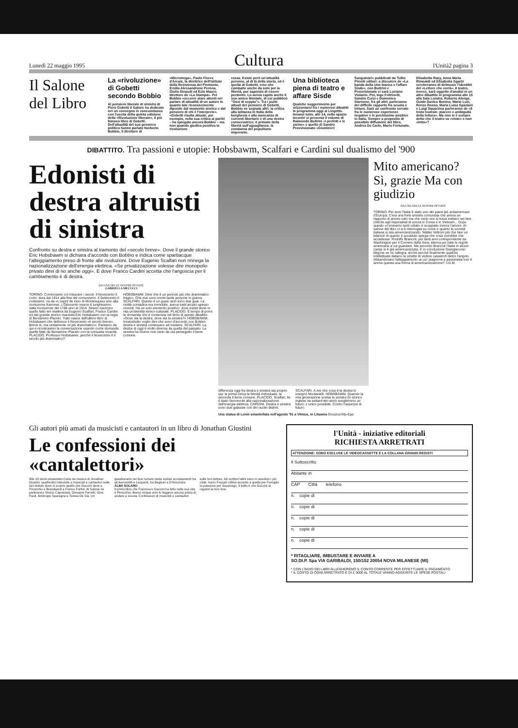Lunedì 22 maggio 1995 Cultura l'Unità2 pagina 3
Il Salone del Libro
La «rivoluzione» di Gobetti secondo Bobbio
Al pensiero liberale di sinistra di Piero Gobetti il Salone ha dedicato ieri un convegno in concomitanza con l'uscita della quinta edizione della «Rivoluzione liberale», il più famoso libro di Gobetti. Dell'attualità del suo pensiero politico hanno parlato Norberto Bobbio, il direttore di
«Micromega», Paolo Flores d'Arcais, la direttrice dell'Istituto della Resistenza del Piemonte, Ersilia Alessandrone Perona, Giulio Einaudi ed Ezio Mauro, direttore de «La Stampa». Per Bobbio «occorre stare attenti nel parlare di attualità di un autore in quanto tale riconoscimento dipende dal momento storico e dal pensiero di chi è l'interprete». «Gobetti risulta attuale, per esempio, nella sua critica ai partiti – ha spiegato ancora Bobbio – ma non quando giudica positiva la rivoluzione
russa. Esiste però un'attualità perenne, al di là della storia, ed è quella di Gobetti, eroe che combatte anche da solo per la libertà, pur sapendo di essere perdente. Lo aveva capito anche il suo amico Montale, di cui pubblicò "Ossi di seppia"». Tra i punti attuali del pensiero di Gobetti, Bobbio ne segnala altri: la critica alla latitanza in Italia della borghesia e alla mancanza di correnti libertarie e di una destra conservatrice; il primato della libertà sull'uguaglianza; la condanna del populismo imperante.
Una biblioteca piena di teatro e affare Sisde
Qualche suggerimento per orizzontarsi fra i numerosi dibattiti in programma oggi al Lingotto. Innanzi tutto, alle 14, nello spazio incontri si presenta il volume di Raimondo Bultrini «I prefetti e le zarine» e quello di Sandro Provvisionato «Giustizieri
Sanguinari» pubblicati da Tullio Pironti editori: a discutere de «La banda della Uno bianca e l'affare Sisde», con Bultrini e Provvisionato ci sarà Luciano Violante. Poi, Inge Feltrinelli, Sandro Curzi e Domenico Starnone, fra gli altri, parleranno del difficile rapporto fra scuola e lettura. Sarà un confronto serrato fra le numerose esperienze negative e le pochissime positive in Italia. Sempre a proposito di possibile diffusione del libro, Andrea De Carlo, Mario Fortunato,
Elisabetta Rasy, Anna Maria Rimoaldi ed Elisabetta Sgarbi cercheranno di delineare l'identikit del «Lettore che verrà». Il teatro, invece, sarà oggetto d'analisi in un altro dibattito in programma alle 15 alla Sala Londra: Roberto Alonge, Guido Davico Bonino, Mario Luzi, Renzo Rosso, Maria Luisa Spaziani e Luigi Squarzina parleranno de «Il testo teatrale: piacere e ambiguità della lettura». Ma non si è sempre detto che il teatro va «visto» e non «letto»?
DIBATTITO. Tra passioni e utopie: Hobsbawm, Scalfari e Cardini sul dualismo del '900
Edonisti di destra altruisti di sinistra
Confronto su destra e sinistra al tramonto del «secolo breve». Dove il grande storico Eric Hobsbawm si dichiara d'accordo con Bobbio e indica come spartiacque l'atteggiamento preso di fronte alle rivoluzioni. Dove Eugenio Scalfari non rinnega la nazionalizzazione dell'energia elettrica. «Se privatizzazione volesse dire monopolio privato direi di no anche oggi». E dove Franco Cardini accetta che l'angoscia per il cambiamento è di destra.
DA UNA DELLE NOSTRE INVIATE
GABRIELLA MECUCCI
TORINO. Cominciamo col misurare i secoli. Il Novecento è corto: dura dal 1914 alla fine del comunismo. Il Settecento è cortissimo: va da «L'esprit de lois» di Montesquieu sino alla rivoluzione francese. L'Ottocento invece è lunghissimo: dalla rivoluzione del 1789 sino al 1914. Strano esercizio quello fatto ieri mattina da Eugenio Scalfari, Franco Cardini ed dal grande storico marxista Eric Hobsbawm con la regia di Beniamino Placido. Tutto nasce dall'ultimo libro di Hobsbawm che definisce il Novecento «il secolo breve». Breve sì, ma certamente «il più drammatico». Partiamo da qui e ricostruiamo la conversazione usando come domande quelle fatte da Beniamino Placido con la consueta vivacità.
PLACIDO. Professor Hobsbawm, perché il Novecento è il secolo più drammatico?
HOBSBAWM. Direi che è un periodo più che drammatico tragico. Che mai sono morte tante persone in guerra. SCALFARI. Questo è un guaio anzi sono due guai. La civiltà contadina era immobile, aveva tratti arcaici spesso orrendi. Ha un solo elemento positivo: dove esiste tiene in vita un'identità etnico-culturale. PLACIDO. È tempo di porre la domanda che è contenuta nel titolo di questo dibattito: «Dove sta la destra, dove sta la sinistra?» HOBSBAWM. Innanzitutto voglio dire che sono d'accordo con Bobbio: destra e sinistra continuano ad esistere. SCALFARI. La destra di oggi è molto diversa da quella del passato. La sinistra ha invece non certo da ora perseguito il bene comune.
differenza oggi fra destra e sinistra sta proprio qui: la prima cerca la felicità individuale, la seconda il bene comune. PLACIDO. Scalfari, lei è stato favorevole alla nazionalizzazione dell'energia elettrica. CARDINI. Destra e sinistra sono due galassie con dei nuclei distinti. SCALFARI. A me che cosa è la destra lo insegnò Montanelli. HOBSBAWM. Quando la mia generazione scelse la sinistra (lo storico inglese ha settant'otto anni) scegliemmo un futuro. L'unico possibile. Contro l'assenza di futuro.
Una statua di Lenin smantellata nell'agosto '91 a Vilnius, in Lituania Druszcz/Afp-Epa
Mito americano? Sì, grazie Ma con giudizio
DA UNA DELLE NOSTRE INVIATE
TORINO. Per anni l'Italia è stato uno dei paesi più antiamericani d'Europa. C'era una forte sinistra comunista che aveva un rapporto di amore-odio ma che certo non si trava indietro nel fare critiche agli imperialisti di scena in Corea e in Vietnam... Dopo questo «c'eravamo tanti odiati» è scoppiato invece l'amore. Al salone del libro ci si è interrogati su come e quanto la società italiana si stia americanizzando. Walter Veltroni più che fare un bilancio di quanto è accaduto spiega che cosa vorrebbe che accadesse. Rodolfo Brancoli, per tanti anni corrispondente da Washington per il Corriere della Sera, elenca poi tutte le regole americane a cui guardare. Ma secondo Brancoli l'Italia in alcuni campi si è già americanizzata. E in conclusione Giangiacomo Migone se ne rallegra, anche perché finalmente qualche intellettuale italiano la smette di vedere catastrofi dietro l'angolo. Abbandonare l'atteggiamento un po' piagnone e pessimista non è anche questa una forma di americanizzazione? J.G.M.
Gli autori più amati da musicisti e cantautori in un libro di Jonathan Giustini
Le confessioni dei «cantalettori»
Alle 18 verrà presentato Carta da musica di Jonathan Giustini: quattordici interviste a musicisti e cantautori sulle loro letture dove si scopre quello che Guccini deve a Pinocchio e Branduardi a Franco Fortini. Al Salone ne parleranno Vinicio Capossela, Giovanni Ferretti, Gino Paoli, Ambrogio Sparagna e Teresa De Sio. Un questionario nei licei romani rivela curiosi accostamenti tra gli Aerosmith e Leopardi, tra Baglioni e D'Annunzio.
ALBA SOLARO
Il primo libro che Francesco Guccini ha letto nella sua vita è Pinocchio. Avevo cinque anni lo leggevo ancora prima di andare a scuola. Confessioni di musicisti e cantautori sulle loro letture. Gli scrittori latini sono in assoluto i più citati. Ivano Fossati coltiva accanto a quella per Fenoglio la passione per Saramago. Il bello è che Guccini ai ragazzi ai loro licei.
l'Unità - iniziative editoriali
RICHIESTA ARRETRATI
ATTENZIONE: SONO ESCLUSE LE VIDEOCASSETTE E LA COLLANA GRANDI REGISTI
Il Sottoscritto
Abitante in
CAP Città telefono
n. copie di
n. copie di
n. copie di
n. copie di
n. copie di
* RITAGLIARE, IMBUSTARE E INVIARE A
SO.DI.P. Spa VIA GARIBALDI, 150/152 20054 NOVA MILANESE (MI)
* CON L'INVIO DEI LIBRI ALLEGHEREMO IL CONTO CORRENTE PER EFFETTUARE IL PAGAMENTO
* IL COSTO DI OGNI ARRETRATO È DI £ 3000 AL TOTALE VANNO AGGIUNTE LE SPESE POSTALI